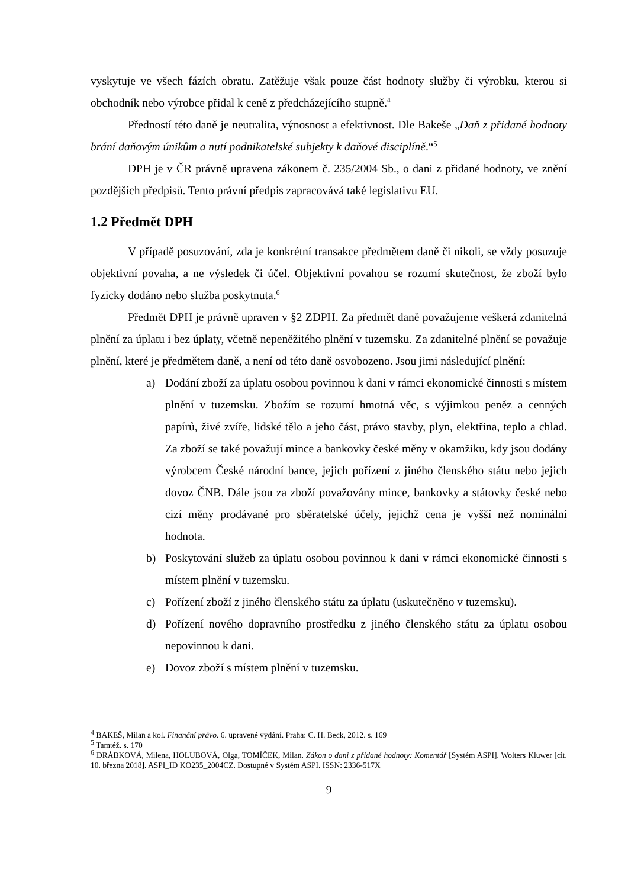vyskytuje ve všech fázích obratu. Zatěžuje však pouze část hodnoty služby či výrobku, kterou si obchodník nebo výrobce přidal k ceně z předcházejícího stupně.<sup>4</sup>
Předností této daně je neutralita, výnosnost a efektivnost. Dle Bakeše „Daň z přidané hodnoty brání daňovým únikům a nutí podnikatelské subjekty k daňové disciplíně.“<sup>5</sup>
DPH je v ČR právně upravena zákonem č. 235/2004 Sb., o dani z přidané hodnoty, ve znění pozdějších předpisů. Tento právní předpis zapracovává také legislativu EU.
1.2 Předmět DPH
V případě posuzování, zda je konkrétní transakce předmětem daně či nikoli, se vždy posuzuje objektivní povaha, a ne výsledek či účel. Objektivní povahou se rozumí skutečnost, že zboží bylo fyzicky dodáno nebo služba poskytnuta.<sup>6</sup>
Předmět DPH je právně upraven v §2 ZDPH. Za předmět daně považujeme veškerá zdanitelná plnění za úplatu i bez úplaty, včetně nepeněžitého plnění v tuzemsku. Za zdanitelné plnění se považuje plnění, které je předmětem daně, a není od této daně osvobozeno. Jsou jimi následující plnění:
a) Dodání zboží za úplatu osobou povinnou k dani v rámci ekonomické činnosti s místem plnění v tuzemsku. Zbožím se rozumí hmotná věc, s výjimkou peněz a cenných papírů, živé zvíře, lidské tělo a jeho část, právo stavby, plyn, elektřina, teplo a chlad. Za zboží se také považují mince a bankovky české měny v okamžiku, kdy jsou dodány výrobcem České národní bance, jejich pořízení z jiného členského státu nebo jejich dovoz ČNB. Dále jsou za zboží považovány mince, bankovky a státovky české nebo cizí měny prodávané pro sběratelské účely, jejichž cena je vyšší než nominální hodnota.
b) Poskytování služeb za úplatu osobou povinnou k dani v rámci ekonomické činnosti s místem plnění v tuzemsku.
c) Pořízení zboží z jiného členského státu za úplatu (uskutečněno v tuzemsku).
d) Pořízení nového dopravního prostředku z jiného členského státu za úplatu osobou nepovinnou k dani.
e) Dovoz zboží s místem plnění v tuzemsku.
<sup>4</sup> BAKEŠ, Milan a kol. Finanční právo. 6. upravené vydání. Praha: C. H. Beck, 2012. s. 169
<sup>5</sup> Tamtéž. s. 170
<sup>6</sup> DRÁBKOVÁ, Milena, HOLUBOVÁ, Olga, TOMÍČEK, Milan. Zákon o dani z přidané hodnoty: Komentář [Systém ASPI]. Wolters Kluwer [cit. 10. března 2018]. ASPI_ID KO235_2004CZ. Dostupné v Systém ASPI. ISSN: 2336-517X
9